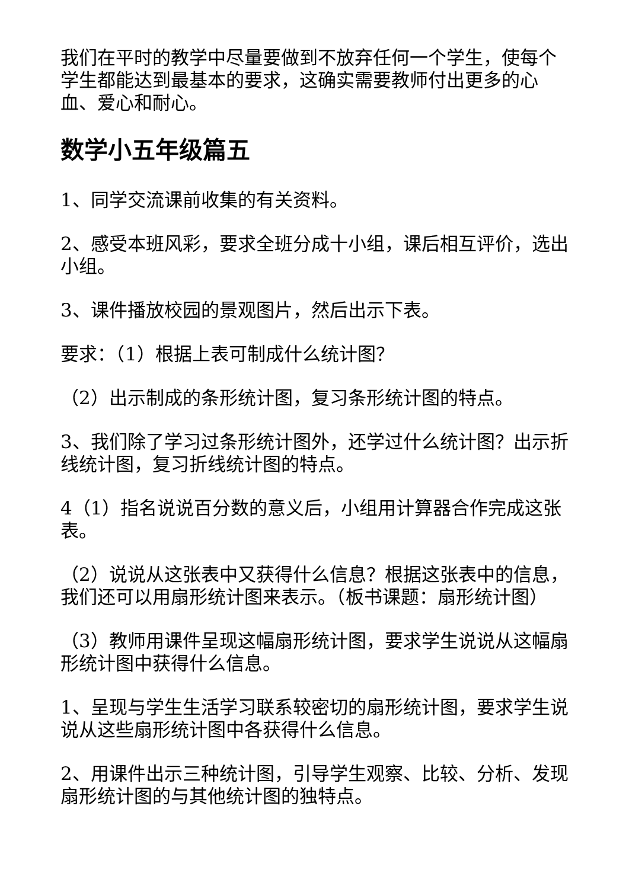我们在平时的教学中尽量要做到不放弃任何一个学生，使每个学生都能达到最基本的要求，这确实需要教师付出更多的心血、爱心和耐心。
数学小五年级篇五
1、同学交流课前收集的有关资料。
2、感受本班风彩，要求全班分成十小组，课后相互评价，选出小组。
3、课件播放校园的景观图片，然后出示下表。
要求：（1）根据上表可制成什么统计图？
（2）出示制成的条形统计图，复习条形统计图的特点。
3、我们除了学习过条形统计图外，还学过什么统计图？出示折线统计图，复习折线统计图的特点。
4（1）指名说说百分数的意义后，小组用计算器合作完成这张表。
（2）说说从这张表中又获得什么信息？根据这张表中的信息，我们还可以用扇形统计图来表示。（板书课题：扇形统计图）
（3）教师用课件呈现这幅扇形统计图，要求学生说说从这幅扇形统计图中获得什么信息。
1、呈现与学生生活学习联系较密切的扇形统计图，要求学生说说从这些扇形统计图中各获得什么信息。
2、用课件出示三种统计图，引导学生观察、比较、分析、发现扇形统计图的与其他统计图的独特点。